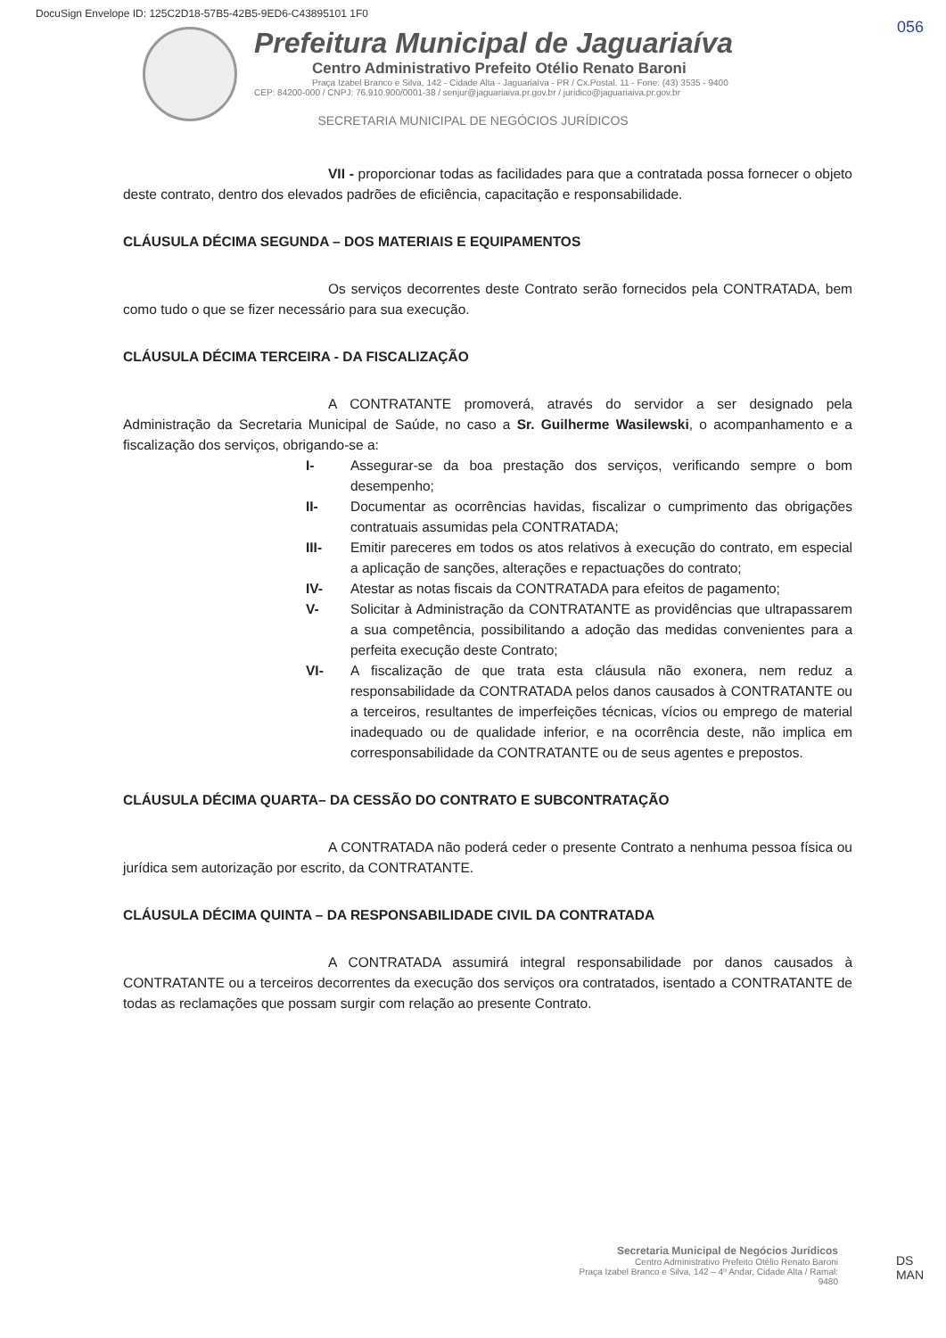DocuSign Envelope ID: 125C2D18-57B5-42B5-9ED6-C43895101 1F0
056
Prefeitura Municipal de Jaguariaíva
Centro Administrativo Prefeito Otélio Renato Baroni
Praça Izabel Branco e Silva, 142 - Cidade Alta - Jaguariaíva - PR / Cx.Postal. 11 - Fone: (43) 3535 - 9400
CEP: 84200-000 / CNPJ: 76.910.900/0001-38 / senjur@jaguariaiva.pr.gov.br / juridico@jaguariaiva.pr.gov.br
SECRETARIA MUNICIPAL DE NEGÓCIOS JURÍDICOS
VII - proporcionar todas as facilidades para que a contratada possa fornecer o objeto deste contrato, dentro dos elevados padrões de eficiência, capacitação e responsabilidade.
CLÁUSULA DÉCIMA SEGUNDA – DOS MATERIAIS E EQUIPAMENTOS
Os serviços decorrentes deste Contrato serão fornecidos pela CONTRATADA, bem como tudo o que se fizer necessário para sua execução.
CLÁUSULA DÉCIMA TERCEIRA - DA FISCALIZAÇÃO
A CONTRATANTE promoverá, através do servidor a ser designado pela Administração da Secretaria Municipal de Saúde, no caso a Sr. Guilherme Wasilewski, o acompanhamento e a fiscalização dos serviços, obrigando-se a:
I- Assegurar-se da boa prestação dos serviços, verificando sempre o bom desempenho;
II- Documentar as ocorrências havidas, fiscalizar o cumprimento das obrigações contratuais assumidas pela CONTRATADA;
III- Emitir pareceres em todos os atos relativos à execução do contrato, em especial a aplicação de sanções, alterações e repactuações do contrato;
IV- Atestar as notas fiscais da CONTRATADA para efeitos de pagamento;
V- Solicitar à Administração da CONTRATANTE as providências que ultrapassarem a sua competência, possibilitando a adoção das medidas convenientes para a perfeita execução deste Contrato;
VI- A fiscalização de que trata esta cláusula não exonera, nem reduz a responsabilidade da CONTRATADA pelos danos causados à CONTRATANTE ou a terceiros, resultantes de imperfeições técnicas, vícios ou emprego de material inadequado ou de qualidade inferior, e na ocorrência deste, não implica em corresponsabilidade da CONTRATANTE ou de seus agentes e prepostos.
CLÁUSULA DÉCIMA QUARTA– DA CESSÃO DO CONTRATO E SUBCONTRATAÇÃO
A CONTRATADA não poderá ceder o presente Contrato a nenhuma pessoa física ou jurídica sem autorização por escrito, da CONTRATANTE.
CLÁUSULA DÉCIMA QUINTA – DA RESPONSABILIDADE CIVIL DA CONTRATADA
A CONTRATADA assumirá integral responsabilidade por danos causados à CONTRATANTE ou a terceiros decorrentes da execução dos serviços ora contratados, isentado a CONTRATANTE de todas as reclamações que possam surgir com relação ao presente Contrato.
Secretaria Municipal de Negócios Jurídicos
Centro Administrativo Prefeito Otélio Renato Baroni
Praça Izabel Branco e Silva, 142 – 4º Andar, Cidade Alta / Ramal: 9480
DS
MAN